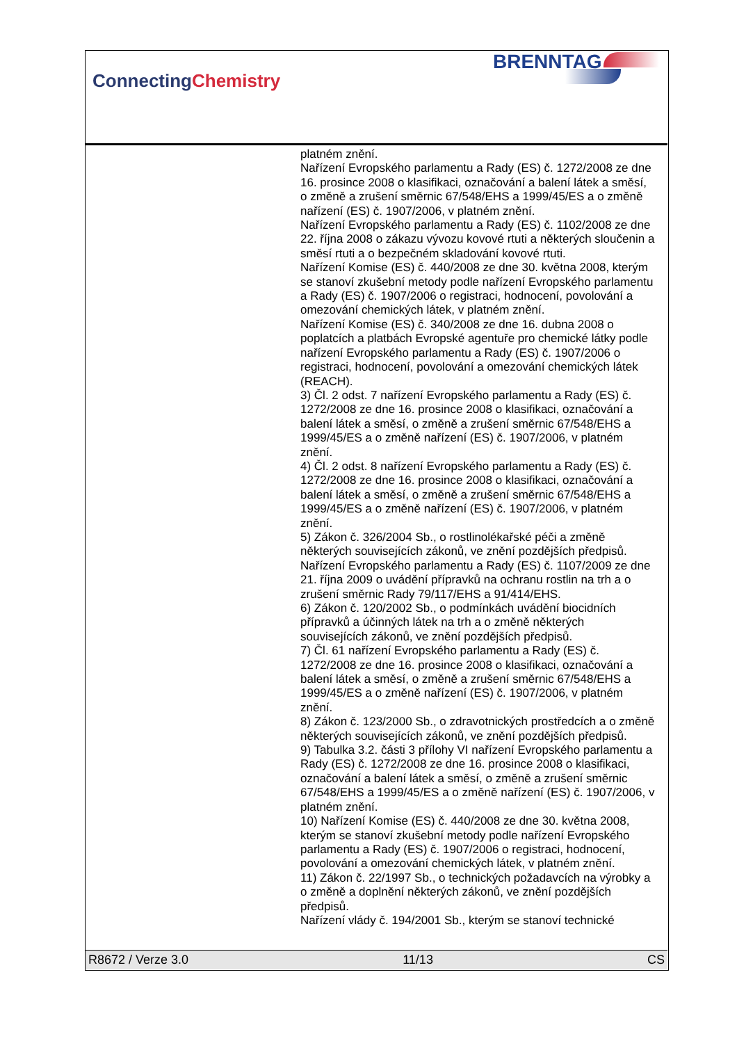ConnectingChemistry
BRENNTAG
platném znění.
Nařízení Evropského parlamentu a Rady (ES) č. 1272/2008 ze dne 16. prosince 2008 o klasifikaci, označování a balení látek a směsí, o změně a zrušení směrnic 67/548/EHS a 1999/45/ES a o změně nařízení (ES) č. 1907/2006, v platném znění.
Nařízení Evropského parlamentu a Rady (ES) č. 1102/2008 ze dne 22. října 2008 o zákazu vývozu kovové rtuti a některých sloučenin a směsí rtuti a o bezpečném skladování kovové rtuti.
Nařízení Komise (ES) č. 440/2008 ze dne 30. května 2008, kterým se stanoví zkušební metody podle nařízení Evropského parlamentu a Rady (ES) č. 1907/2006 o registraci, hodnocení, povolování a omezování chemických látek, v platném znění.
Nařízení Komise (ES) č. 340/2008 ze dne 16. dubna 2008 o poplatcích a platbách Evropské agentuře pro chemické látky podle nařízení Evropského parlamentu a Rady (ES) č. 1907/2006 o registraci, hodnocení, povolování a omezování chemických látek (REACH).
3) Čl. 2 odst. 7 nařízení Evropského parlamentu a Rady (ES) č. 1272/2008 ze dne 16. prosince 2008 o klasifikaci, označování a balení látek a směsí, o změně a zrušení směrnic 67/548/EHS a 1999/45/ES a o změně nařízení (ES) č. 1907/2006, v platném znění.
4) Čl. 2 odst. 8 nařízení Evropského parlamentu a Rady (ES) č. 1272/2008 ze dne 16. prosince 2008 o klasifikaci, označování a balení látek a směsí, o změně a zrušení směrnic 67/548/EHS a 1999/45/ES a o změně nařízení (ES) č. 1907/2006, v platném znění.
5) Zákon č. 326/2004 Sb., o rostlinolékařské péči a změně některých souvisejících zákonů, ve znění pozdějších předpisů.
Nařízení Evropského parlamentu a Rady (ES) č. 1107/2009 ze dne 21. října 2009 o uvádění přípravků na ochranu rostlin na trh a o zrušení směrnic Rady 79/117/EHS a 91/414/EHS.
6) Zákon č. 120/2002 Sb., o podmínkách uvádění biocidních přípravků a účinných látek na trh a o změně některých souvisejících zákonů, ve znění pozdějších předpisů.
7) Čl. 61 nařízení Evropského parlamentu a Rady (ES) č. 1272/2008 ze dne 16. prosince 2008 o klasifikaci, označování a balení látek a směsí, o změně a zrušení směrnic 67/548/EHS a 1999/45/ES a o změně nařízení (ES) č. 1907/2006, v platném znění.
8) Zákon č. 123/2000 Sb., o zdravotnických prostředcích a o změně některých souvisejících zákonů, ve znění pozdějších předpisů.
9) Tabulka 3.2. části 3 přílohy VI nařízení Evropského parlamentu a Rady (ES) č. 1272/2008 ze dne 16. prosince 2008 o klasifikaci, označování a balení látek a směsí, o změně a zrušení směrnic 67/548/EHS a 1999/45/ES a o změně nařízení (ES) č. 1907/2006, v platném znění.
10) Nařízení Komise (ES) č. 440/2008 ze dne 30. května 2008, kterým se stanoví zkušební metody podle nařízení Evropského parlamentu a Rady (ES) č. 1907/2006 o registraci, hodnocení, povolování a omezování chemických látek, v platném znění.
11) Zákon č. 22/1997 Sb., o technických požadavcích na výrobky a o změně a doplnění některých zákonů, ve znění pozdějších předpisů.
Nařízení vlády č. 194/2001 Sb., kterým se stanoví technické
R8672 / Verze 3.0 11/13 CS